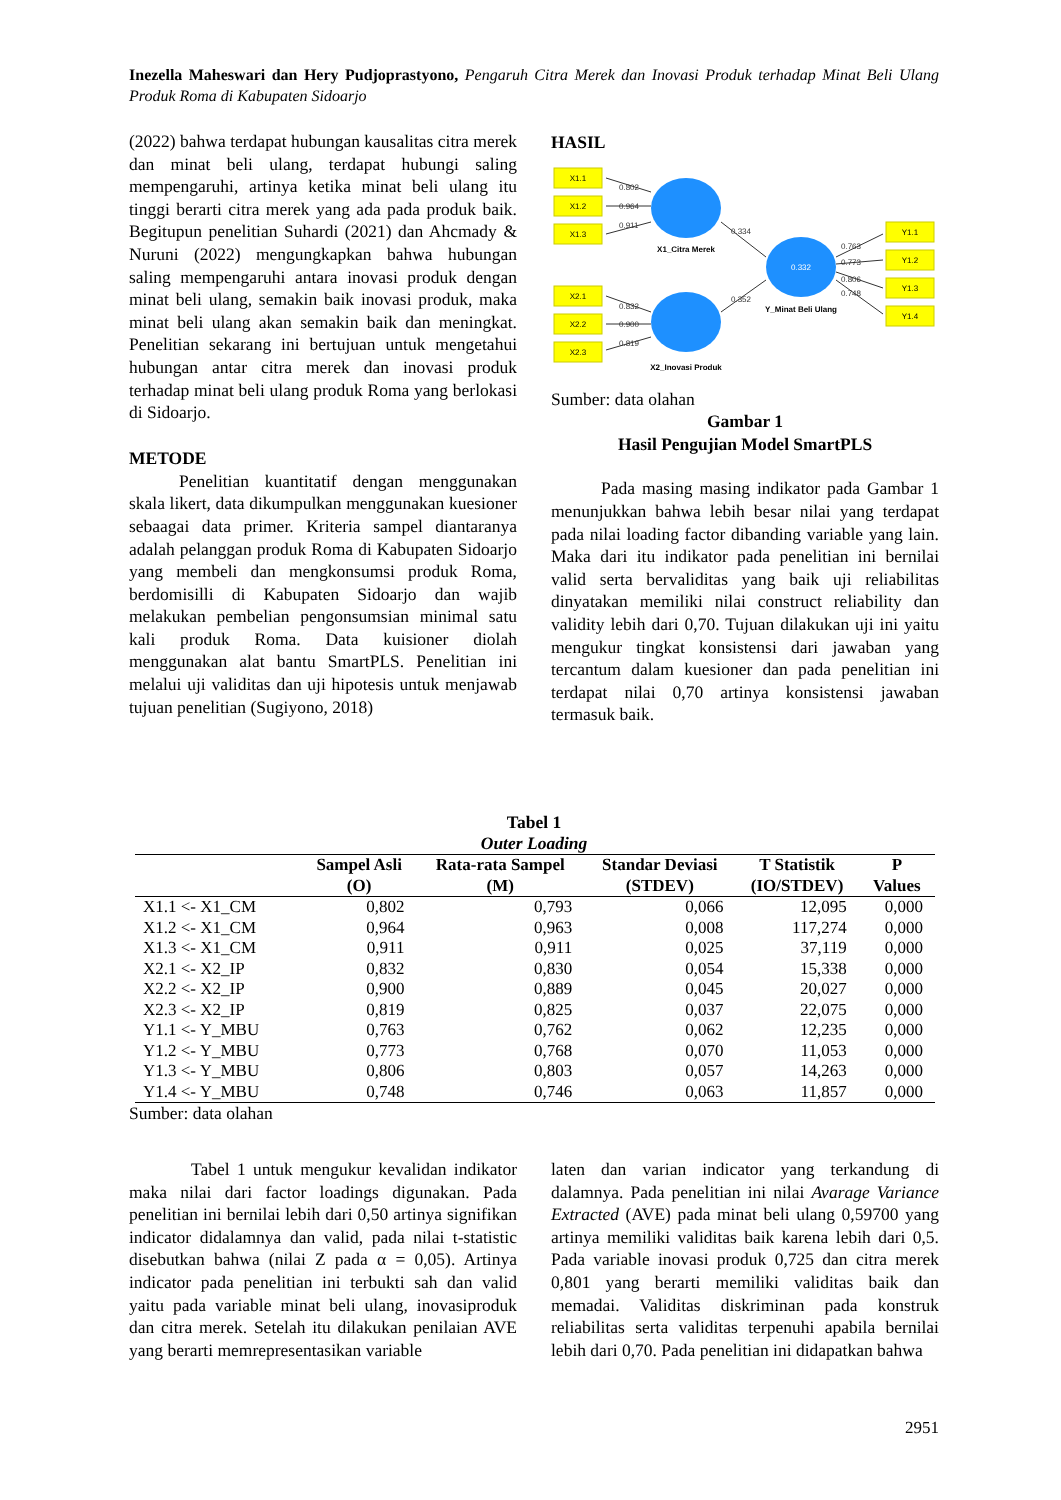Inezella Maheswari dan Hery Pudjoprastyono, Pengaruh Citra Merek dan Inovasi Produk terhadap Minat Beli Ulang Produk Roma di Kabupaten Sidoarjo
(2022) bahwa terdapat hubungan kausalitas citra merek dan minat beli ulang, terdapat hubungi saling mempengaruhi, artinya ketika minat beli ulang itu tinggi berarti citra merek yang ada pada produk baik. Begitupun penelitian Suhardi (2021) dan Ahcmady & Nuruni (2022) mengungkapkan bahwa hubungan saling mempengaruhi antara inovasi produk dengan minat beli ulang, semakin baik inovasi produk, maka minat beli ulang akan semakin baik dan meningkat. Penelitian sekarang ini bertujuan untuk mengetahui hubungan antar citra merek dan inovasi produk terhadap minat beli ulang produk Roma yang berlokasi di Sidoarjo.
METODE
Penelitian kuantitatif dengan menggunakan skala likert, data dikumpulkan menggunakan kuesioner sebaagai data primer. Kriteria sampel diantaranya adalah pelanggan produk Roma di Kabupaten Sidoarjo yang membeli dan mengkonsumsi produk Roma, berdomisilli di Kabupaten Sidoarjo dan wajib melakukan pembelian pengonsumsian minimal satu kali produk Roma. Data kuisioner diolah menggunakan alat bantu SmartPLS. Penelitian ini melalui uji validitas dan uji hipotesis untuk menjawab tujuan penelitian (Sugiyono, 2018)
HASIL
X1.1
X1.2
X1.3
X2.1
X2.2
X2.3
Y1.1
Y1.2
Y1.3
Y1.4
0.802
0.964
0.911
0.832
0.900
0.819
0.334
0.352
0.763
0.773
0.806
0.748
0.332
X1_Citra Merek
X2_Inovasi Produk
Y_Minat Beli Ulang
Sumber: data olahan
Gambar 1
Hasil Pengujian Model SmartPLS
Pada masing masing indikator pada Gambar 1 menunjukkan bahwa lebih besar nilai yang terdapat pada nilai loading factor dibanding variable yang lain. Maka dari itu indikator pada penelitian ini bernilai valid serta bervaliditas yang baik uji reliabilitas dinyatakan memiliki nilai construct reliability dan validity lebih dari 0,70. Tujuan dilakukan uji ini yaitu mengukur tingkat konsistensi dari jawaban yang tercantum dalam kuesioner dan pada penelitian ini terdapat nilai 0,70 artinya konsistensi jawaban termasuk baik.
Tabel 1
Outer Loading
| | Sampel Asli (O) | Rata-rata Sampel (M) | Standar Deviasi (STDEV) | T Statistik (IO/STDEV) | P Values |
| --- | --- | --- | --- | --- | --- |
| X1.1 <- X1_CM | 0,802 | 0,793 | 0,066 | 12,095 | 0,000 |
| X1.2 <- X1_CM | 0,964 | 0,963 | 0,008 | 117,274 | 0,000 |
| X1.3 <- X1_CM | 0,911 | 0,911 | 0,025 | 37,119 | 0,000 |
| X2.1 <- X2_IP | 0,832 | 0,830 | 0,054 | 15,338 | 0,000 |
| X2.2 <- X2_IP | 0,900 | 0,889 | 0,045 | 20,027 | 0,000 |
| X2.3 <- X2_IP | 0,819 | 0,825 | 0,037 | 22,075 | 0,000 |
| Y1.1 <- Y_MBU | 0,763 | 0,762 | 0,062 | 12,235 | 0,000 |
| Y1.2 <- Y_MBU | 0,773 | 0,768 | 0,070 | 11,053 | 0,000 |
| Y1.3 <- Y_MBU | 0,806 | 0,803 | 0,057 | 14,263 | 0,000 |
| Y1.4 <- Y_MBU | 0,748 | 0,746 | 0,063 | 11,857 | 0,000 |
Sumber: data olahan
Tabel 1 untuk mengukur kevalidan indikator maka nilai dari factor loadings digunakan. Pada penelitian ini bernilai lebih dari 0,50 artinya signifikan indicator didalamnya dan valid, pada nilai t-statistic disebutkan bahwa (nilai Z pada α = 0,05). Artinya indicator pada penelitian ini terbukti sah dan valid yaitu pada variable minat beli ulang, inovasiproduk dan citra merek. Setelah itu dilakukan penilaian AVE yang berarti memrepresentasikan variable
laten dan varian indicator yang terkandung di dalamnya. Pada penelitian ini nilai Avarage Variance Extracted (AVE) pada minat beli ulang 0,59700 yang artinya memiliki validitas baik karena lebih dari 0,5. Pada variable inovasi produk 0,725 dan citra merek 0,801 yang berarti memiliki validitas baik dan memadai. Validitas diskriminan pada konstruk reliabilitas serta validitas terpenuhi apabila bernilai lebih dari 0,70. Pada penelitian ini didapatkan bahwa
2951